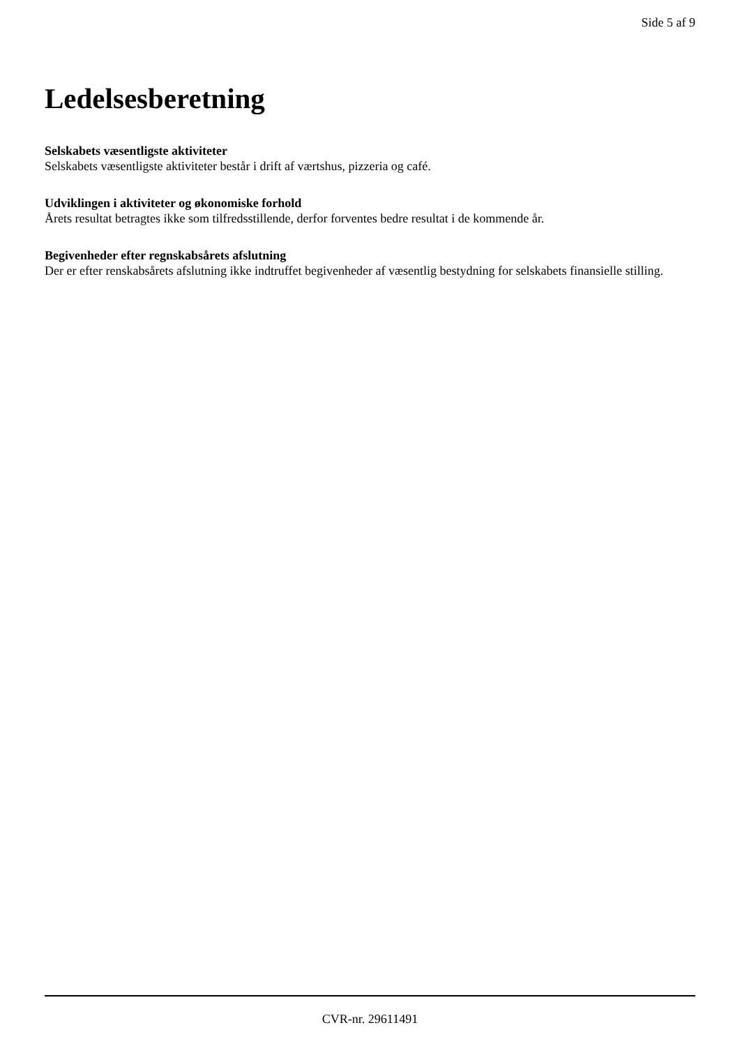Side 5 af 9
Ledelsesberetning
Selskabets væsentligste aktiviteter
Selskabets væsentligste aktiviteter består i drift af værtshus, pizzeria og café.
Udviklingen i aktiviteter og økonomiske forhold
Årets resultat betragtes ikke som tilfredsstillende, derfor forventes bedre resultat i de kommende år.
Begivenheder efter regnskabsårets afslutning
Der er efter renskabsårets afslutning ikke indtruffet begivenheder af væsentlig bestydning for selskabets finansielle stilling.
CVR-nr. 29611491